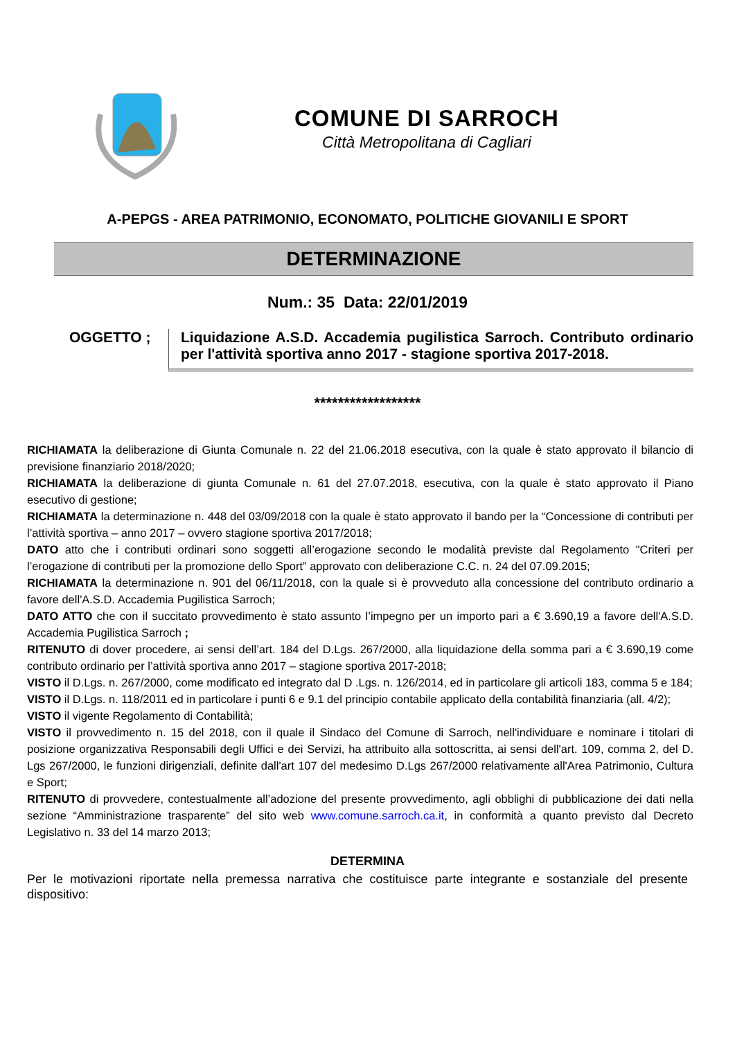COMUNE DI SARROCH
Città Metropolitana di Cagliari
A-PEPGS - AREA PATRIMONIO, ECONOMATO, POLITICHE GIOVANILI E SPORT
DETERMINAZIONE
Num.: 35 Data: 22/01/2019
OGGETTO ;
Liquidazione A.S.D. Accademia pugilistica Sarroch. Contributo ordinario per l'attività sportiva anno 2017 - stagione sportiva 2017-2018.
******************
RICHIAMATA la deliberazione di Giunta Comunale n. 22 del 21.06.2018 esecutiva, con la quale è stato approvato il bilancio di previsione finanziario 2018/2020;
RICHIAMATA la deliberazione di giunta Comunale n. 61 del 27.07.2018, esecutiva, con la quale è stato approvato il Piano esecutivo di gestione;
RICHIAMATA la determinazione n. 448 del 03/09/2018 con la quale è stato approvato il bando per la “Concessione di contributi per l’attività sportiva – anno 2017 – ovvero stagione sportiva 2017/2018;
DATO atto che i contributi ordinari sono soggetti all’erogazione secondo le modalità previste dal Regolamento "Criteri per l’erogazione di contributi per la promozione dello Sport” approvato con deliberazione C.C. n. 24 del 07.09.2015;
RICHIAMATA la determinazione n. 901 del 06/11/2018, con la quale si è provveduto alla concessione del contributo ordinario a favore dell'A.S.D. Accademia Pugilistica Sarroch;
DATO ATTO che con il succitato provvedimento è stato assunto l’impegno per un importo pari a € 3.690,19 a favore dell'A.S.D. Accademia Pugilistica Sarroch ;
RITENUTO di dover procedere, ai sensi dell’art. 184 del D.Lgs. 267/2000, alla liquidazione della somma pari a € 3.690,19 come contributo ordinario per l’attività sportiva anno 2017 – stagione sportiva 2017-2018;
VISTO il D.Lgs. n. 267/2000, come modificato ed integrato dal D .Lgs. n. 126/2014, ed in particolare gli articoli 183, comma 5 e 184;
VISTO il D.Lgs. n. 118/2011 ed in particolare i punti 6 e 9.1 del principio contabile applicato della contabilità finanziaria (all. 4/2);
VISTO il vigente Regolamento di Contabilità;
VISTO il provvedimento n. 15 del 2018, con il quale il Sindaco del Comune di Sarroch, nell'individuare e nominare i titolari di posizione organizzativa Responsabili degli Uffici e dei Servizi, ha attribuito alla sottoscritta, ai sensi dell'art. 109, comma 2, del D. Lgs 267/2000, le funzioni dirigenziali, definite dall'art 107 del medesimo D.Lgs 267/2000 relativamente all'Area Patrimonio, Cultura e Sport;
RITENUTO di provvedere, contestualmente all’adozione del presente provvedimento, agli obblighi di pubblicazione dei dati nella sezione “Amministrazione trasparente” del sito web www.comune.sarroch.ca.it, in conformità a quanto previsto dal Decreto Legislativo n. 33 del 14 marzo 2013;
DETERMINA
Per le motivazioni riportate nella premessa narrativa che costituisce parte integrante e sostanziale del presente dispositivo: